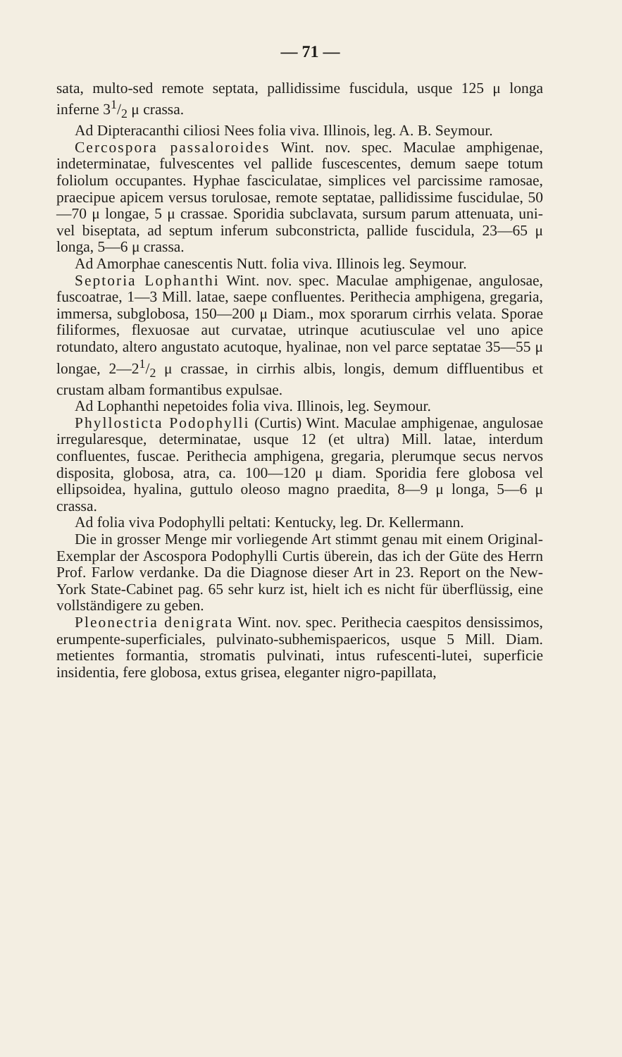— 71 —
sata, multo-sed remote septata, pallidissime fuscidula, usque 125 μ longa inferne 31/2 μ crassa.
Ad Dipteracanthi ciliosi Nees folia viva. Illinois, leg. A. B. Seymour.
Cercospora passaloroides Wint. nov. spec. Maculae amphigenae, indeterminatae, fulvescentes vel pallide fuscescentes, demum saepe totum foliolum occupantes. Hyphae fasciculatae, simplices vel parcissime ramosae, praecipue apicem versus torulosae, remote septatae, pallidissime fuscidulae, 50—70 μ longae, 5 μ crassae. Sporidia subclavata, sursum parum attenuata, uni-vel biseptata, ad septum inferum subconstricta, pallide fuscidula, 23—65 μ longa, 5—6 μ crassa.
Ad Amorphae canescentis Nutt. folia viva. Illinois leg. Seymour.
Septoria Lophanthi Wint. nov. spec. Maculae amphigenae, angulosae, fuscoatrae, 1—3 Mill. latae, saepe confluentes. Perithecia amphigena, gregaria, immersa, subglobosa, 150—200 μ Diam., mox sporarum cirrhis velata. Sporae filiformes, flexuosae aut curvatae, utrinque acutiusculae vel uno apice rotundato, altero angustato acutoque, hyalinae, non vel parce septatae 35—55 μ longae, 2—21/2 μ crassae, in cirrhis albis, longis, demum diffluentibus et crustam albam formantibus expulsae.
Ad Lophanthi nepetoides folia viva. Illinois, leg. Seymour.
Phyllosticta Podophylli (Curtis) Wint. Maculae amphigenae, angulosae irregularesque, determinatae, usque 12 (et ultra) Mill. latae, interdum confluentes, fuscae. Perithecia amphigena, gregaria, plerumque secus nervos disposita, globosa, atra, ca. 100—120 μ diam. Sporidia fere globosa vel ellipsoidea, hyalina, guttulo oleoso magno praedita, 8—9 μ longa, 5—6 μ crassa.
Ad folia viva Podophylli peltati: Kentucky, leg. Dr. Kellermann.
Die in grosser Menge mir vorliegende Art stimmt genau mit einem Original-Exemplar der Ascospora Podophylli Curtis überein, das ich der Güte des Herrn Prof. Farlow verdanke. Da die Diagnose dieser Art in 23. Report on the New-York State-Cabinet pag. 65 sehr kurz ist, hielt ich es nicht für überflüssig, eine vollständigere zu geben.
Pleonectria denigrata Wint. nov. spec. Perithecia caespitos densissimos, erumpente-superficiales, pulvinato-subhemispaericos, usque 5 Mill. Diam. metientes formantia, stromatis pulvinati, intus rufescenti-lutei, superficie insidentia, fere globosa, extus grisea, eleganter nigro-papillata,